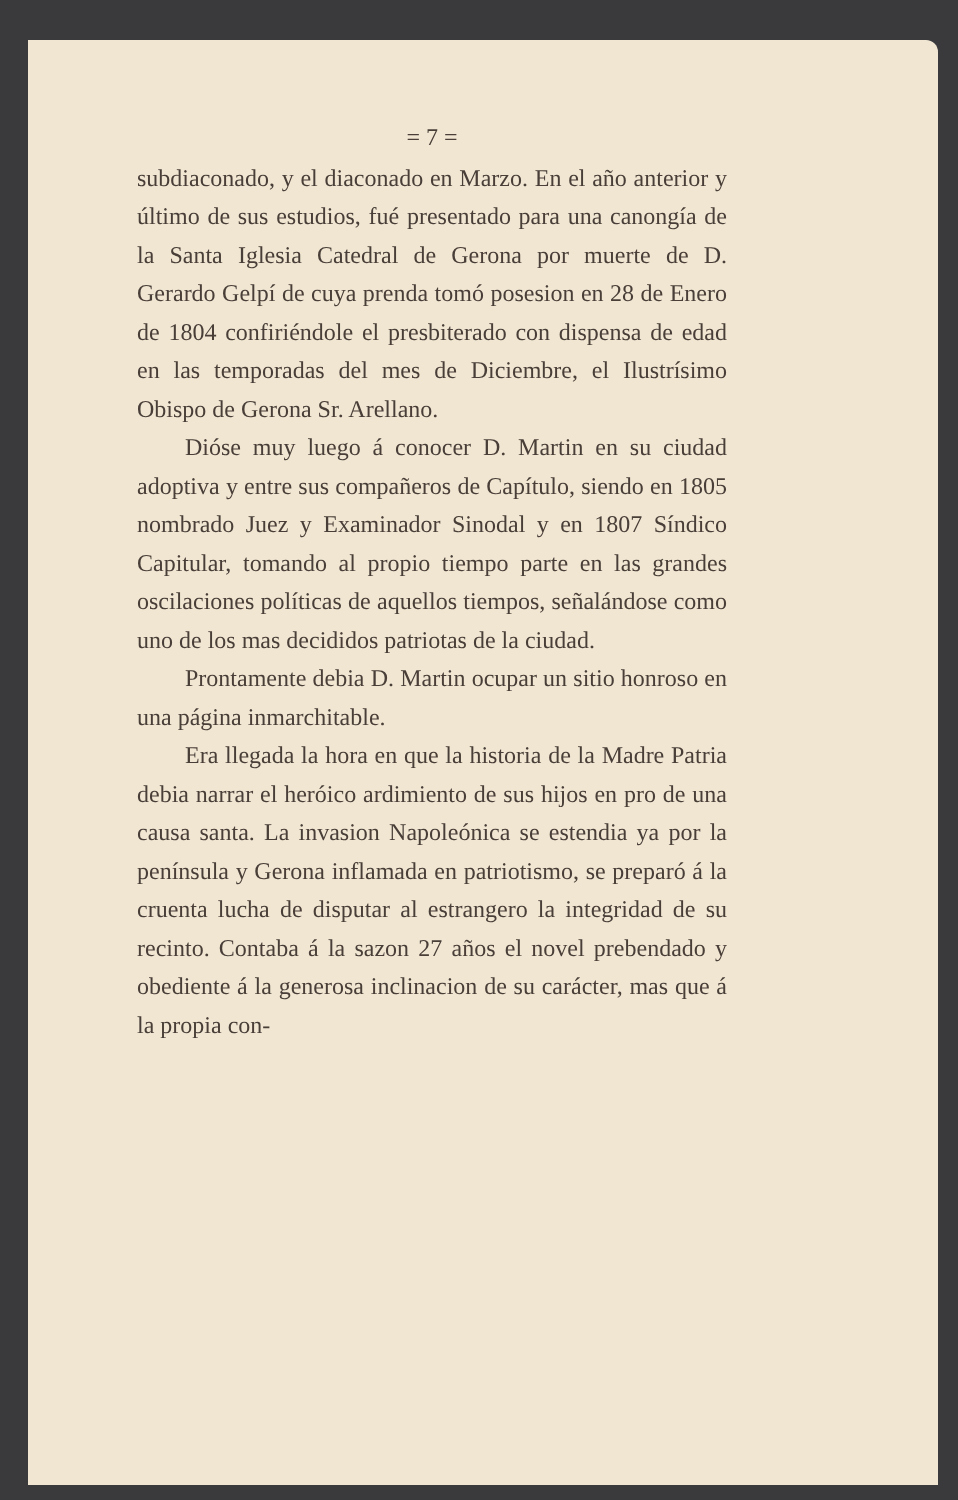= 7 =
subdiaconado, y el diaconado en Marzo. En el año anterior y último de sus estudios, fué presentado para una canongía de la Santa Iglesia Catedral de Gerona por muerte de D. Gerardo Gelpí de cuya prenda tomó posesion en 28 de Enero de 1804 confiriéndole el presbiterado con dispensa de edad en las temporadas del mes de Diciembre, el Ilustrísimo Obispo de Gerona Sr. Arellano.
Dióse muy luego á conocer D. Martin en su ciudad adoptiva y entre sus compañeros de Capítulo, siendo en 1805 nombrado Juez y Examinador Sinodal y en 1807 Síndico Capitular, tomando al propio tiempo parte en las grandes oscilaciones políticas de aquellos tiempos, señalándose como uno de los mas decididos patriotas de la ciudad.
Prontamente debia D. Martin ocupar un sitio honroso en una página inmarchitable.
Era llegada la hora en que la historia de la Madre Patria debia narrar el heróico ardimiento de sus hijos en pro de una causa santa. La invasion Napoleónica se estendia ya por la península y Gerona inflamada en patriotismo, se preparó á la cruenta lucha de disputar al estrangero la integridad de su recinto. Contaba á la sazon 27 años el novel prebendado y obediente á la generosa inclinacion de su carácter, mas que á la propia con-